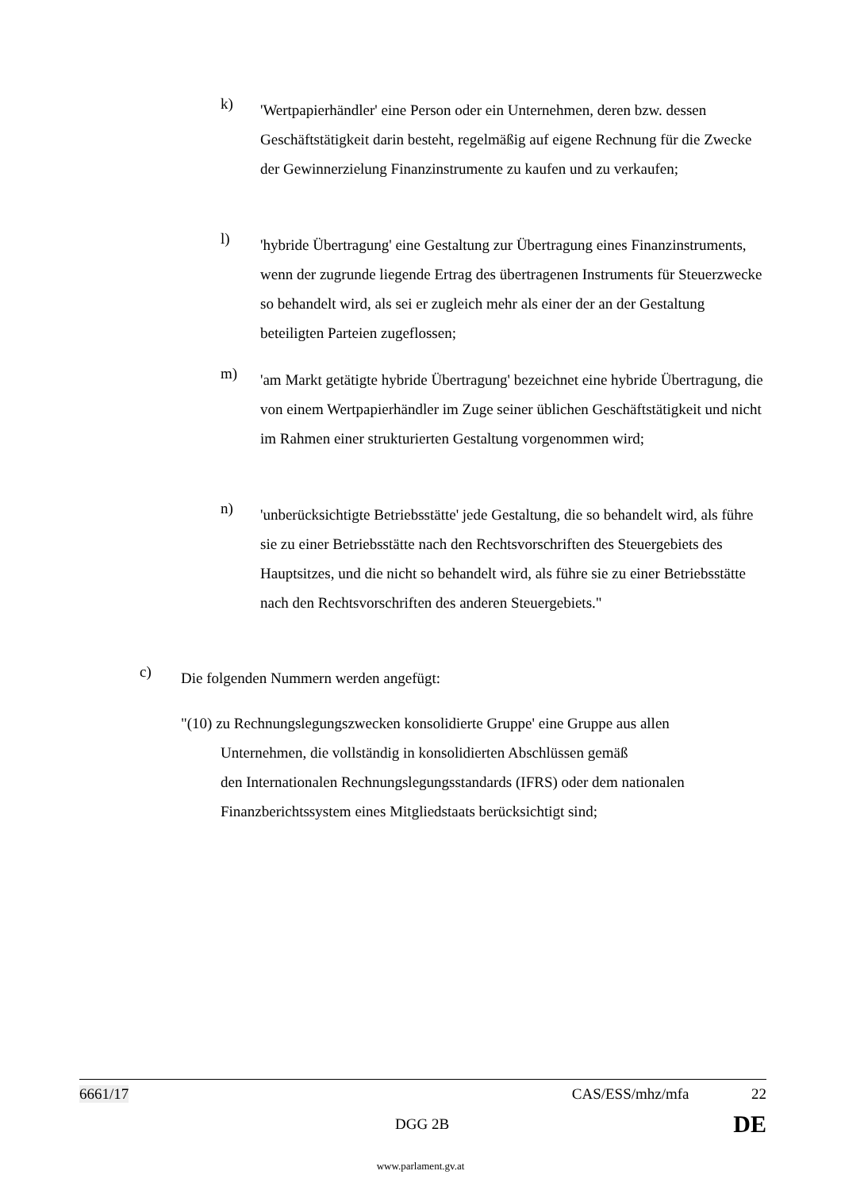k)
'Wertpapierhändler' eine Person oder ein Unternehmen, deren bzw. dessen Geschäftstätigkeit darin besteht, regelmäßig auf eigene Rechnung für die Zwecke der Gewinnerzielung Finanzinstrumente zu kaufen und zu verkaufen;
l)
'hybride Übertragung' eine Gestaltung zur Übertragung eines Finanzinstruments, wenn der zugrunde liegende Ertrag des übertragenen Instruments für Steuerzwecke so behandelt wird, als sei er zugleich mehr als einer der an der Gestaltung beteiligten Parteien zugeflossen;
m)
'am Markt getätigte hybride Übertragung' bezeichnet eine hybride Übertragung, die von einem Wertpapierhändler im Zuge seiner üblichen Geschäftstätigkeit und nicht im Rahmen einer strukturierten Gestaltung vorgenommen wird;
n)
'unberücksichtigte Betriebsstätte' jede Gestaltung, die so behandelt wird, als führe sie zu einer Betriebsstätte nach den Rechtsvorschriften des Steuergebiets des Hauptsitzes, und die nicht so behandelt wird, als führe sie zu einer Betriebsstätte nach den Rechtsvorschriften des anderen Steuergebiets."
c)
Die folgenden Nummern werden angefügt:
"(10) zu Rechnungslegungszwecken konsolidierte Gruppe' eine Gruppe aus allen
Unternehmen, die vollständig in konsolidierten Abschlüssen gemäß
den Internationalen Rechnungslegungsstandards (IFRS) oder dem nationalen
Finanzberichtssystem eines Mitgliedstaats berücksichtigt sind;
6661/17 CAS/ESS/mhz/mfa 22
DGG 2B DE
www.parlament.gv.at